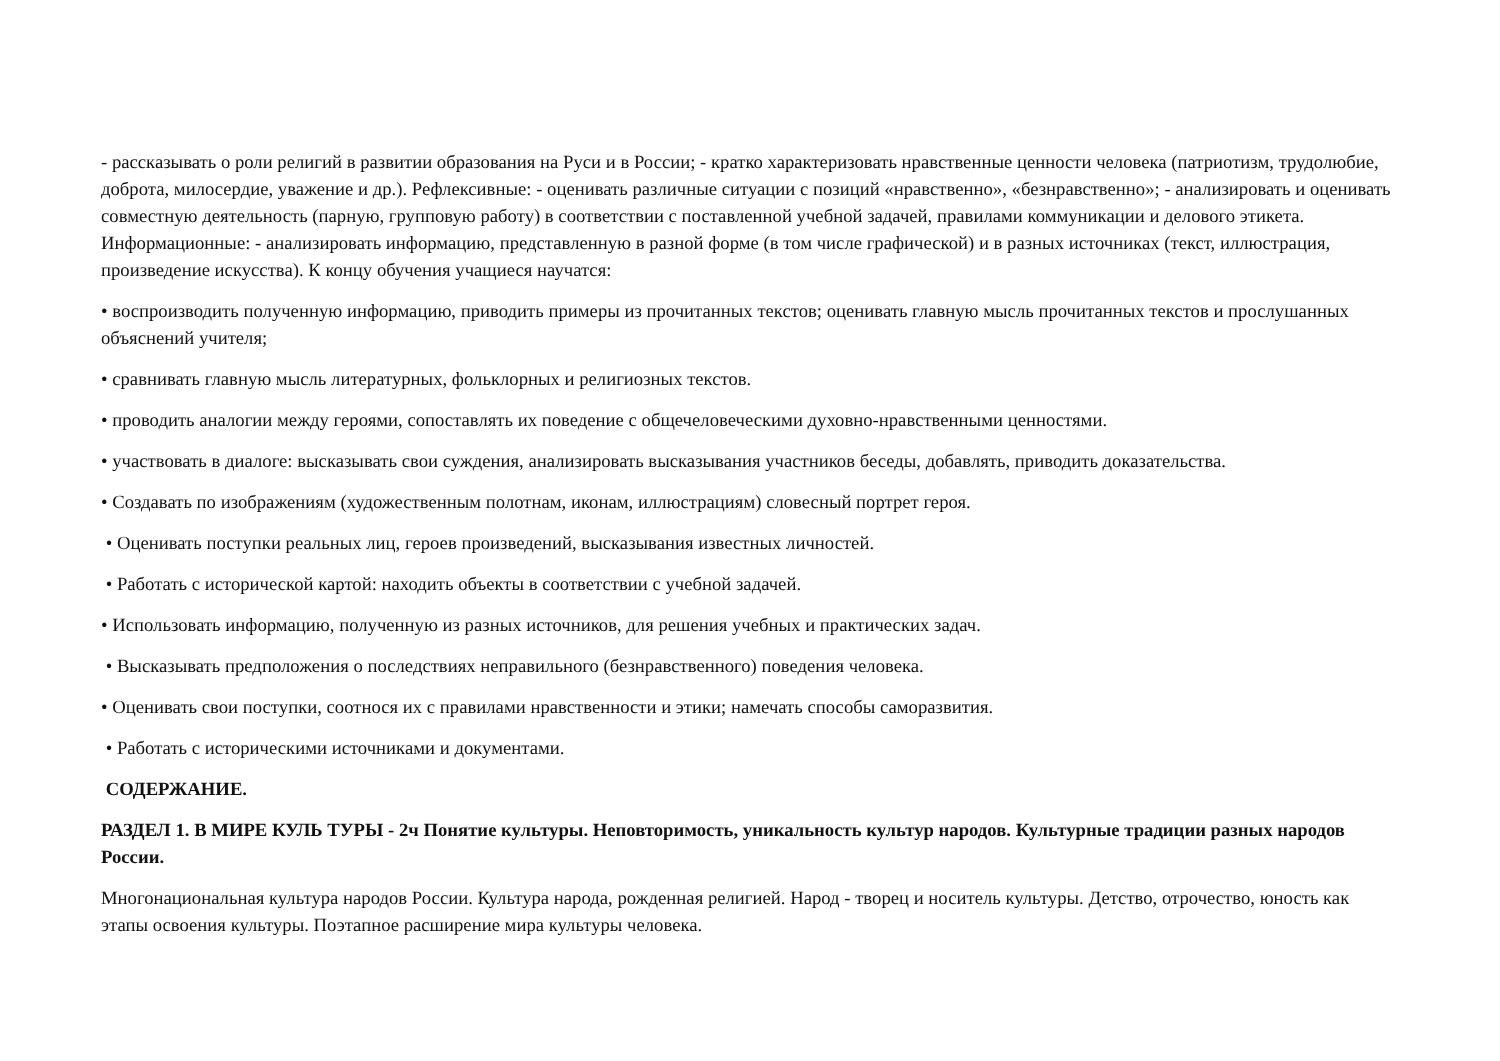- рассказывать о роли религий в развитии образования на Руси и в России; - кратко характеризовать нравственные ценности человека (патриотизм, трудолюбие, доброта, милосердие, уважение и др.). Рефлексивные: - оценивать различные ситуации с позиций «нравственно», «безнравственно»; - анализировать и оценивать совместную деятельность (парную, групповую работу) в соответствии с поставленной учебной задачей, правилами коммуникации и делового этикета. Информационные: - анализировать информацию, представленную в разной форме (в том числе графической) и в разных источниках (текст, иллюстрация, произведение искусства). К концу обучения учащиеся научатся:
• воспроизводить полученную информацию, приводить примеры из прочитанных текстов; оценивать главную мысль прочитанных текстов и прослушанных объяснений учителя;
• сравнивать главную мысль литературных, фольклорных и религиозных текстов.
• проводить аналогии между героями, сопоставлять их поведение с общечеловеческими духовно-нравственными ценностями.
• участвовать в диалоге: высказывать свои суждения, анализировать высказывания участников беседы, добавлять, приводить доказательства.
• Создавать по изображениям (художественным полотнам, иконам, иллюстрациям) словесный портрет героя.
• Оценивать поступки реальных лиц, героев произведений, высказывания известных личностей.
• Работать с исторической картой: находить объекты в соответствии с учебной задачей.
• Использовать информацию, полученную из разных источников, для решения учебных и практических задач.
• Высказывать предположения о последствиях неправильного (безнравственного) поведения человека.
• Оценивать свои поступки, соотнося их с правилами нравственности и этики; намечать способы саморазвития.
• Работать с историческими источниками и документами.
СОДЕРЖАНИЕ.
РАЗДЕЛ 1. В МИРЕ КУЛЬ ТУРЫ - 2ч Понятие культуры. Неповторимость, уникальность культур народов. Культурные традиции разных народов России.
Многонациональная культура народов России. Культура народа, рожденная религией. Народ - творец и носитель культуры. Детство, отрочество, юность как этапы освоения культуры. Поэтапное расширение мира культуры человека.